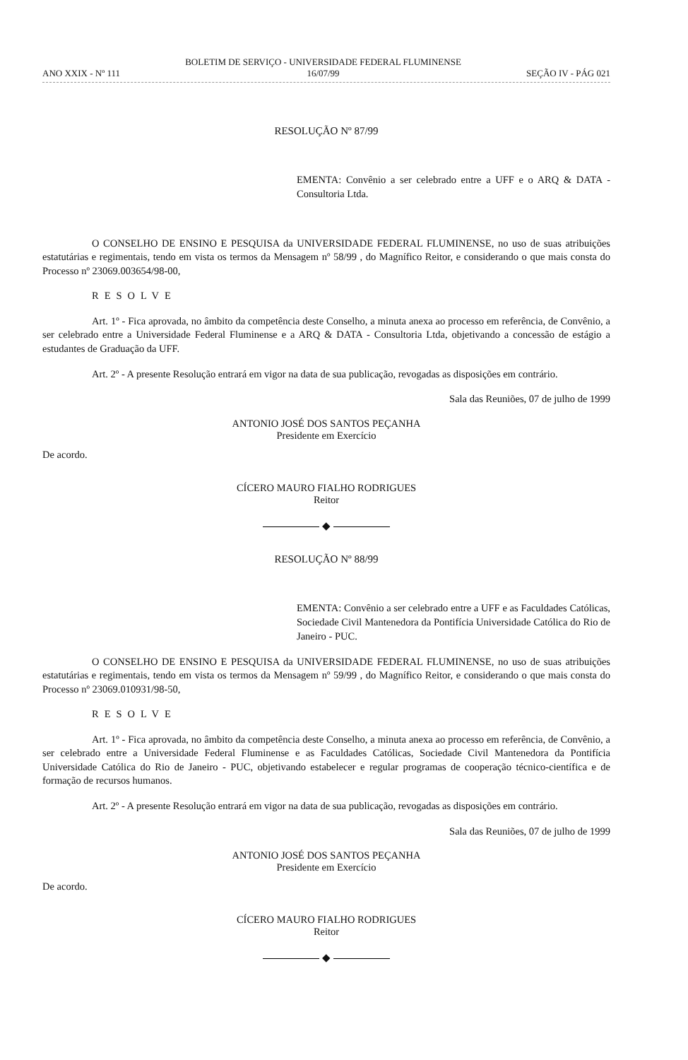ANO XXIX - Nº 111 BOLETIM DE SERVIÇO - UNIVERSIDADE FEDERAL FLUMINENSE
16/07/99 SEÇÃO IV - PÁG 021
RESOLUÇÃO Nº 87/99
EMENTA: Convênio a ser celebrado entre a UFF e o ARQ & DATA - Consultoria Ltda.
O CONSELHO DE ENSINO E PESQUISA da UNIVERSIDADE FEDERAL FLUMINENSE, no uso de suas atribuições estatutárias e regimentais, tendo em vista os termos da Mensagem nº 58/99 , do Magnífico Reitor, e considerando o que mais consta do Processo nº 23069.003654/98-00,
RESOLVE
Art. 1º - Fica aprovada, no âmbito da competência deste Conselho, a minuta anexa ao processo em referência, de Convênio, a ser celebrado entre a Universidade Federal Fluminense e a ARQ & DATA - Consultoria Ltda, objetivando a concessão de estágio a estudantes de Graduação da UFF.
Art. 2º - A presente Resolução entrará em vigor na data de sua publicação, revogadas as disposições em contrário.
Sala das Reuniões, 07 de julho de 1999
ANTONIO JOSÉ DOS SANTOS PEÇANHA
Presidente em Exercício
De acordo.
CÍCERO MAURO FIALHO RODRIGUES
Reitor
◆
RESOLUÇÃO Nº 88/99
EMENTA: Convênio a ser celebrado entre a UFF e as Faculdades Católicas, Sociedade Civil Mantenedora da Pontifícia Universidade Católica do Rio de Janeiro - PUC.
O CONSELHO DE ENSINO E PESQUISA da UNIVERSIDADE FEDERAL FLUMINENSE, no uso de suas atribuições estatutárias e regimentais, tendo em vista os termos da Mensagem nº 59/99 , do Magnífico Reitor, e considerando o que mais consta do Processo nº 23069.010931/98-50,
RESOLVE
Art. 1º - Fica aprovada, no âmbito da competência deste Conselho, a minuta anexa ao processo em referência, de Convênio, a ser celebrado entre a Universidade Federal Fluminense e as Faculdades Católicas, Sociedade Civil Mantenedora da Pontifícia Universidade Católica do Rio de Janeiro - PUC, objetivando estabelecer e regular programas de cooperação técnico-científica e de formação de recursos humanos.
Art. 2º - A presente Resolução entrará em vigor na data de sua publicação, revogadas as disposições em contrário.
Sala das Reuniões, 07 de julho de 1999
ANTONIO JOSÉ DOS SANTOS PEÇANHA
Presidente em Exercício
De acordo.
CÍCERO MAURO FIALHO RODRIGUES
Reitor
◆